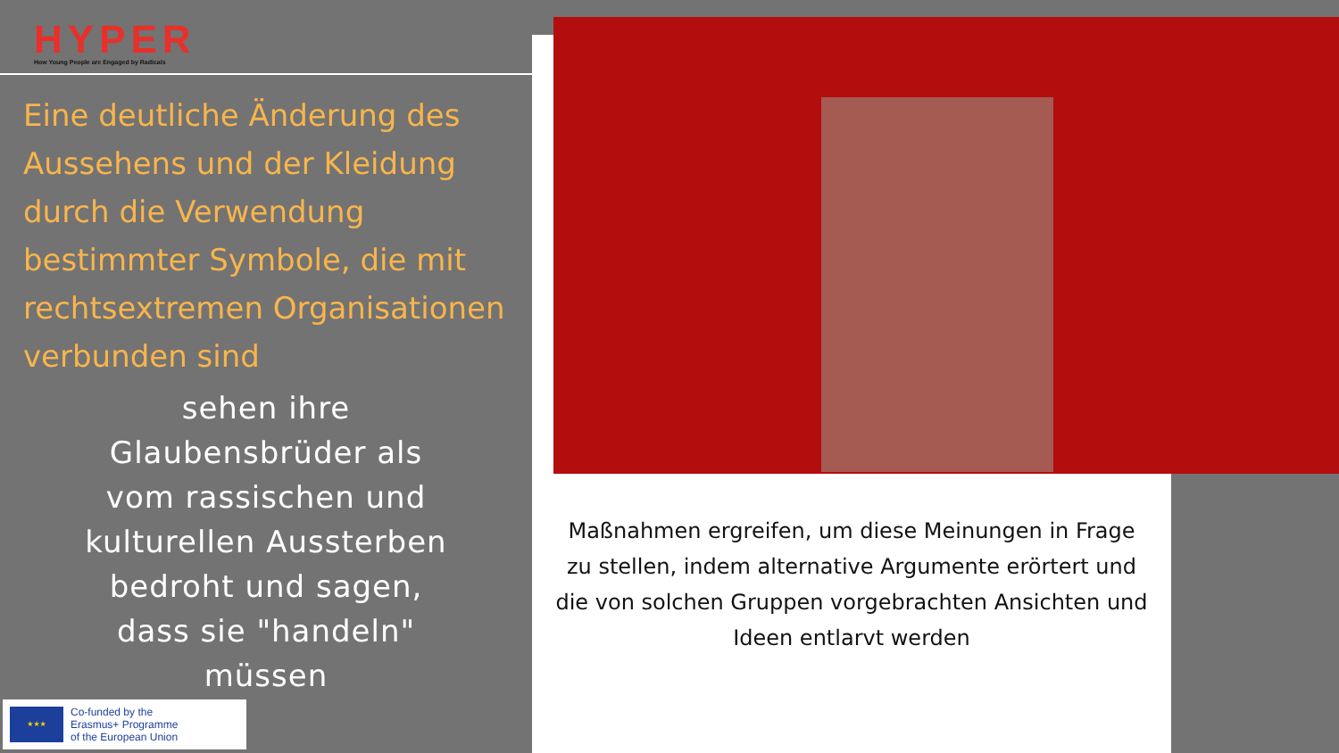HYPER
How Young People are Engaged by Radicals
Eine deutliche Änderung des Aussehens und der Kleidung durch die Verwendung bestimmter Symbole, die mit rechtsextremen Organisationen verbunden sind
sehen ihre
Glaubensbrüder als
vom rassischen und
kulturellen Aussterben
bedroht und sagen,
dass sie "handeln"
müssen
★★★
Co-funded by the
Erasmus+ Programme
of the European Union
Maßnahmen ergreifen, um diese Meinungen in Frage zu stellen, indem alternative Argumente erörtert und die von solchen Gruppen vorgebrachten Ansichten und Ideen entlarvt werden